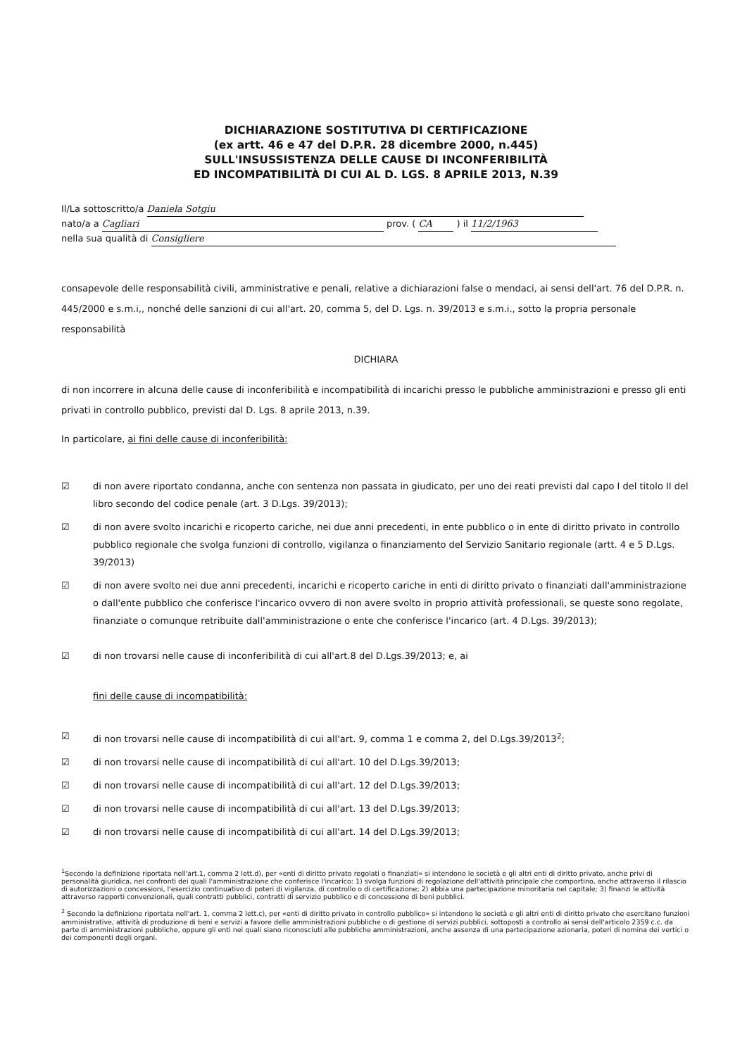DICHIARAZIONE SOSTITUTIVA DI CERTIFICAZIONE
(ex artt. 46 e 47 del D.P.R. 28 dicembre 2000, n.445)
SULL'INSUSSISTENZA DELLE CAUSE DI INCONFERIBILITÀ
ED INCOMPATIBILITÀ DI CUI AL D. LGS. 8 APRILE 2013, N.39
Il/La sottoscritto/a Daniela Sotgiu
nato/a a Cagliari prov. ( CA ) il 11/2/1963
nella sua qualità di Consigliere
consapevole delle responsabilità civili, amministrative e penali, relative a dichiarazioni false o mendaci, ai sensi dell'art. 76 del D.P.R. n. 445/2000 e s.m.i,, nonché delle sanzioni di cui all'art. 20, comma 5, del D. Lgs. n. 39/2013 e s.m.i., sotto la propria personale responsabilità
DICHIARA
di non incorrere in alcuna delle cause di inconferibilità e incompatibilità di incarichi presso le pubbliche amministrazioni e presso gli enti privati in controllo pubblico, previsti dal D. Lgs. 8 aprile 2013, n.39.
In particolare, ai fini delle cause di inconferibilità:
☑ di non avere riportato condanna, anche con sentenza non passata in giudicato, per uno dei reati previsti dal capo I del titolo II del libro secondo del codice penale (art. 3 D.Lgs. 39/2013);
☑ di non avere svolto incarichi e ricoperto cariche, nei due anni precedenti, in ente pubblico o in ente di diritto privato in controllo pubblico regionale che svolga funzioni di controllo, vigilanza o finanziamento del Servizio Sanitario regionale (artt. 4 e 5 D.Lgs. 39/2013)
☑ di non avere svolto nei due anni precedenti, incarichi e ricoperto cariche in enti di diritto privato o finanziati dall'amministrazione o dall'ente pubblico che conferisce l'incarico ovvero di non avere svolto in proprio attività professionali, se queste sono regolate, finanziate o comunque retribuite dall'amministrazione o ente che conferisce l'incarico (art. 4 D.Lgs. 39/2013);
☑ di non trovarsi nelle cause di inconferibilità di cui all'art.8 del D.Lgs.39/2013; e, ai
fini delle cause di incompatibilità:
☑ di non trovarsi nelle cause di incompatibilità di cui all'art. 9, comma 1 e comma 2, del D.Lgs.39/2013<sup>2</sup>;
☑ di non trovarsi nelle cause di incompatibilità di cui all'art. 10 del D.Lgs.39/2013;
☑ di non trovarsi nelle cause di incompatibilità di cui all'art. 12 del D.Lgs.39/2013;
☑ di non trovarsi nelle cause di incompatibilità di cui all'art. 13 del D.Lgs.39/2013;
☑ di non trovarsi nelle cause di incompatibilità di cui all'art. 14 del D.Lgs.39/2013;
<sup>1</sup> Secondo la definizione riportata nell'art.1, comma 2 lett.d), per «enti di diritto privato regolati o finanziati» si intendono le società e gli altri enti di diritto privato, anche privi di personalità giuridica, nei confronti dei quali l'amministrazione che conferisce l'incarico: 1) svolga funzioni di regolazione dell'attività principale che comportino, anche attraverso il rilascio di autorizzazioni o concessioni, l'esercizio continuativo di poteri di vigilanza, di controllo o di certificazione; 2) abbia una partecipazione minoritaria nel capitale; 3) finanzi le attività attraverso rapporti convenzionali, quali contratti pubblici, contratti di servizio pubblico e di concessione di beni pubblici.
<sup>2</sup> Secondo la definizione riportata nell'art. 1, comma 2 lett.c), per «enti di diritto privato in controllo pubblico» si intendono le società e gli altri enti di diritto privato che esercitano funzioni amministrative, attività di produzione di beni e servizi a favore delle amministrazioni pubbliche o di gestione di servizi pubblici, sottoposti a controllo ai sensi dell'articolo 2359 c.c. da parte di amministrazioni pubbliche, oppure gli enti nei quali siano riconosciuti alle pubbliche amministrazioni, anche assenza di una partecipazione azionaria, poteri di nomina dei vertici o dei componenti degli organi.